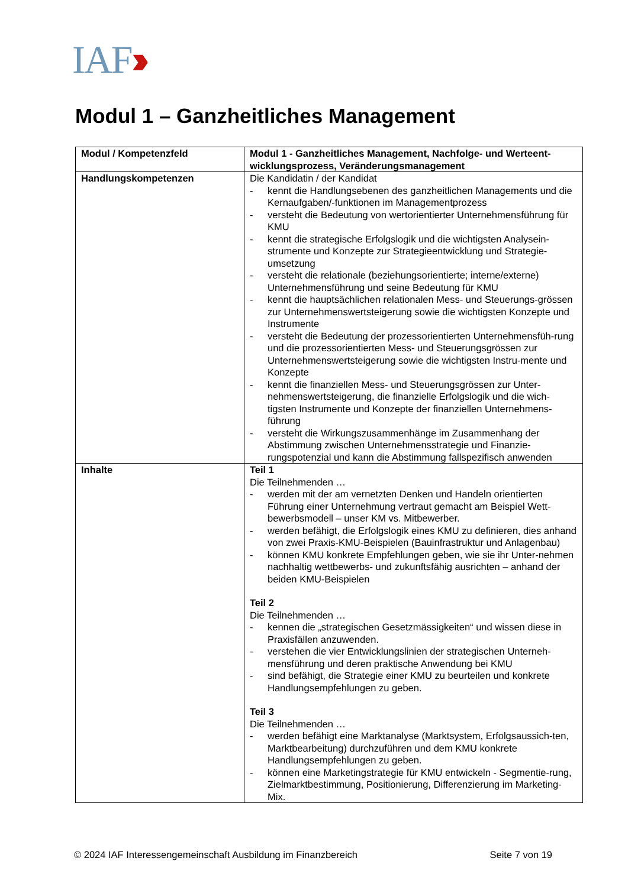IAF››
Modul 1 – Ganzheitliches Management
| Modul / Kompetenzfeld | Modul 1 - Ganzheitliches Management, Nachfolge- und Werteent-wicklungsprozess, Veränderungsmanagement |
| Handlungskompetenzen | Die Kandidatin / der Kandidat - kennt die Handlungsebenen des ganzheitlichen Managements und die Kernaufgaben/-funktionen im Managementprozess - versteht die Bedeutung von wertorientierter Unternehmensführung für KMU - kennt die strategische Erfolgslogik und die wichtigsten Analysein-strumente und Konzepte zur Strategieentwicklung und Strategie-umsetzung - versteht die relationale (beziehungsorientierte; interne/externe) Unternehmensführung und seine Bedeutung für KMU - kennt die hauptsächlichen relationalen Mess- und Steuerungs-grössen zur Unternehmenswertsteigerung sowie die wichtigsten Konzepte und Instrumente - versteht die Bedeutung der prozessorientierten Unternehmensfüh-rung und die prozessorientierten Mess- und Steuerungsgrössen zur Unternehmenswertsteigerung sowie die wichtigsten Instru-mente und Konzepte - kennt die finanziellen Mess- und Steuerungsgrössen zur Unter-nehmenswertsteigerung, die finanzielle Erfolgslogik und die wich-tigsten Instrumente und Konzepte der finanziellen Unternehmens-führung - versteht die Wirkungszusammenhänge im Zusammenhang der Abstimmung zwischen Unternehmensstrategie und Finanzie-rungspotenzial und kann die Abstimmung fallspezifisch anwenden |
| Inhalte | Teil 1 Die Teilnehmenden … - werden mit der am vernetzten Denken und Handeln orientierten Führung einer Unternehmung vertraut gemacht am Beispiel Wett-bewerbsmodell – unser KM vs. Mitbewerber. - werden befähigt, die Erfolgslogik eines KMU zu definieren, dies anhand von zwei Praxis-KMU-Beispielen (Bauinfrastruktur und Anlagenbau) - können KMU konkrete Empfehlungen geben, wie sie ihr Unter-nehmen nachhaltig wettbewerbs- und zukunftsfähig ausrichten – anhand der beiden KMU-Beispielen Teil 2 Die Teilnehmenden … - kennen die „strategischen Gesetzmässigkeiten“ und wissen diese in Praxisfällen anzuwenden. - verstehen die vier Entwicklungslinien der strategischen Unterneh-mensführung und deren praktische Anwendung bei KMU - sind befähigt, die Strategie einer KMU zu beurteilen und konkrete Handlungsempfehlungen zu geben. Teil 3 Die Teilnehmenden … - werden befähigt eine Marktanalyse (Marktsystem, Erfolgsaussich-ten, Marktbearbeitung) durchzuführen und dem KMU konkrete Handlungsempfehlungen zu geben. - können eine Marketingstrategie für KMU entwickeln - Segmentie-rung, Zielmarktbestimmung, Positionierung, Differenzierung im Marketing-Mix. |
© 2024 IAF Interessengemeinschaft Ausbildung im Finanzbereich Seite 7 von 19